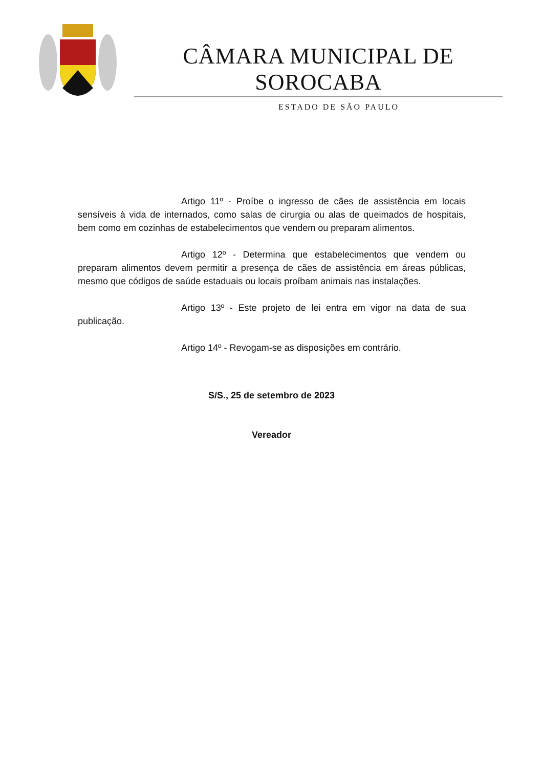CÂMARA MUNICIPAL DE SOROCABA
ESTADO DE SÃO PAULO
Artigo 11º - Proíbe o ingresso de cães de assistência em locais sensíveis à vida de internados, como salas de cirurgia ou alas de queimados de hospitais, bem como em cozinhas de estabelecimentos que vendem ou preparam alimentos.
Artigo 12º - Determina que estabelecimentos que vendem ou preparam alimentos devem permitir a presença de cães de assistência em áreas públicas, mesmo que códigos de saúde estaduais ou locais proíbam animais nas instalações.
Artigo 13º - Este projeto de lei entra em vigor na data de sua publicação.
Artigo 14º - Revogam-se as disposições em contrário.
S/S., 25 de setembro de 2023
Vereador